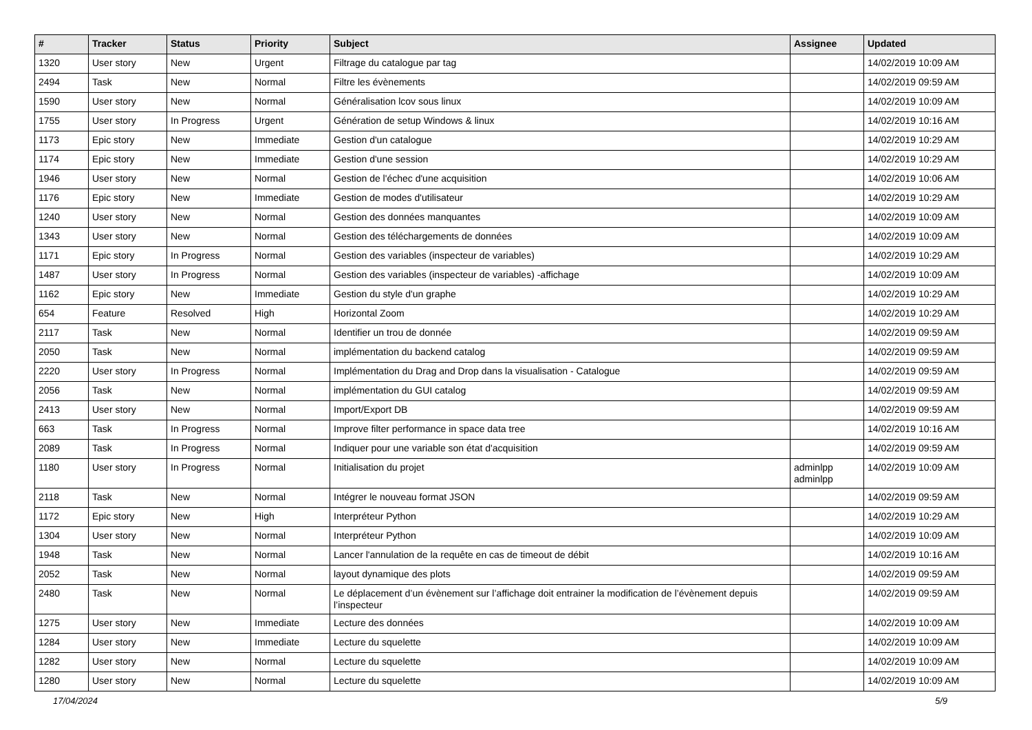| # | Tracker | Status | Priority | Subject | Assignee | Updated |
| --- | --- | --- | --- | --- | --- | --- |
| 1320 | User story | New | Urgent | Filtrage du catalogue par tag | | 14/02/2019 10:09 AM |
| 2494 | Task | New | Normal | Filtre les évènements | | 14/02/2019 09:59 AM |
| 1590 | User story | New | Normal | Généralisation lcov sous linux | | 14/02/2019 10:09 AM |
| 1755 | User story | In Progress | Urgent | Génération de setup Windows & linux | | 14/02/2019 10:16 AM |
| 1173 | Epic story | New | Immediate | Gestion d'un catalogue | | 14/02/2019 10:29 AM |
| 1174 | Epic story | New | Immediate | Gestion d'une session | | 14/02/2019 10:29 AM |
| 1946 | User story | New | Normal | Gestion de l'échec d'une acquisition | | 14/02/2019 10:06 AM |
| 1176 | Epic story | New | Immediate | Gestion de modes d'utilisateur | | 14/02/2019 10:29 AM |
| 1240 | User story | New | Normal | Gestion des données manquantes | | 14/02/2019 10:09 AM |
| 1343 | User story | New | Normal | Gestion des téléchargements de données | | 14/02/2019 10:09 AM |
| 1171 | Epic story | In Progress | Normal | Gestion des variables (inspecteur de variables) | | 14/02/2019 10:29 AM |
| 1487 | User story | In Progress | Normal | Gestion des variables (inspecteur de variables) -affichage | | 14/02/2019 10:09 AM |
| 1162 | Epic story | New | Immediate | Gestion du style d'un graphe | | 14/02/2019 10:29 AM |
| 654 | Feature | Resolved | High | Horizontal Zoom | | 14/02/2019 10:29 AM |
| 2117 | Task | New | Normal | Identifier un trou de donnée | | 14/02/2019 09:59 AM |
| 2050 | Task | New | Normal | implémentation du backend catalog | | 14/02/2019 09:59 AM |
| 2220 | User story | In Progress | Normal | Implémentation du Drag and Drop dans la visualisation - Catalogue | | 14/02/2019 09:59 AM |
| 2056 | Task | New | Normal | implémentation du GUI catalog | | 14/02/2019 09:59 AM |
| 2413 | User story | New | Normal | Import/Export DB | | 14/02/2019 09:59 AM |
| 663 | Task | In Progress | Normal | Improve filter performance in space data tree | | 14/02/2019 10:16 AM |
| 2089 | Task | In Progress | Normal | Indiquer pour une variable son état d'acquisition | | 14/02/2019 09:59 AM |
| 1180 | User story | In Progress | Normal | Initialisation du projet | adminlpp adminlpp | 14/02/2019 10:09 AM |
| 2118 | Task | New | Normal | Intégrer le nouveau format JSON | | 14/02/2019 09:59 AM |
| 1172 | Epic story | New | High | Interpréteur Python | | 14/02/2019 10:29 AM |
| 1304 | User story | New | Normal | Interpréteur Python | | 14/02/2019 10:09 AM |
| 1948 | Task | New | Normal | Lancer l'annulation de la requête en cas de timeout de débit | | 14/02/2019 10:16 AM |
| 2052 | Task | New | Normal | layout dynamique des plots | | 14/02/2019 09:59 AM |
| 2480 | Task | New | Normal | Le déplacement d’un évènement sur l’affichage doit entrainer la modification de l’évènement depuis l’inspecteur | | 14/02/2019 09:59 AM |
| 1275 | User story | New | Immediate | Lecture des données | | 14/02/2019 10:09 AM |
| 1284 | User story | New | Immediate | Lecture du squelette | | 14/02/2019 10:09 AM |
| 1282 | User story | New | Normal | Lecture du squelette | | 14/02/2019 10:09 AM |
| 1280 | User story | New | Normal | Lecture du squelette | | 14/02/2019 10:09 AM |
17/04/2024 5/9